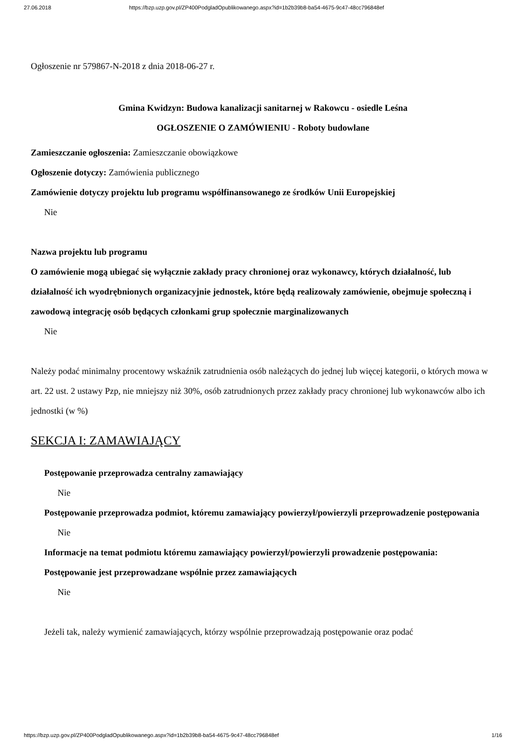27.06.2018 https://bzp.uzp.gov.pl/ZP400PodgladOpublikowanego.aspx?id=1b2b39b8-ba54-4675-9c47-48cc796848ef
Ogłoszenie nr 579867-N-2018 z dnia 2018-06-27 r.
Gmina Kwidzyn: Budowa kanalizacji sanitarnej w Rakowcu - osiedle Leśna
OGŁOSZENIE O ZAMÓWIENIU - Roboty budowlane
Zamieszczanie ogłoszenia: Zamieszczanie obowiązkowe
Ogłoszenie dotyczy: Zamówienia publicznego
Zamówienie dotyczy projektu lub programu współfinansowanego ze środków Unii Europejskiej
Nie
Nazwa projektu lub programu
O zamówienie mogą ubiegać się wyłącznie zakłady pracy chronionej oraz wykonawcy, których działalność, lub działalność ich wyodrębnionych organizacyjnie jednostek, które będą realizowały zamówienie, obejmuje społeczną i zawodową integrację osób będących członkami grup społecznie marginalizowanych
Nie
Należy podać minimalny procentowy wskaźnik zatrudnienia osób należących do jednej lub więcej kategorii, o których mowa w art. 22 ust. 2 ustawy Pzp, nie mniejszy niż 30%, osób zatrudnionych przez zakłady pracy chronionej lub wykonawców albo ich jednostki (w %)
SEKCJA I: ZAMAWIAJĄCY
Postępowanie przeprowadza centralny zamawiający
Nie
Postępowanie przeprowadza podmiot, któremu zamawiający powierzył/powierzyli przeprowadzenie postępowania
Nie
Informacje na temat podmiotu któremu zamawiający powierzył/powierzyli prowadzenie postępowania:
Postępowanie jest przeprowadzane wspólnie przez zamawiających
Nie
Jeżeli tak, należy wymienić zamawiających, którzy wspólnie przeprowadzają postępowanie oraz podać
https://bzp.uzp.gov.pl/ZP400PodgladOpublikowanego.aspx?id=1b2b39b8-ba54-4675-9c47-48cc796848ef 1/16